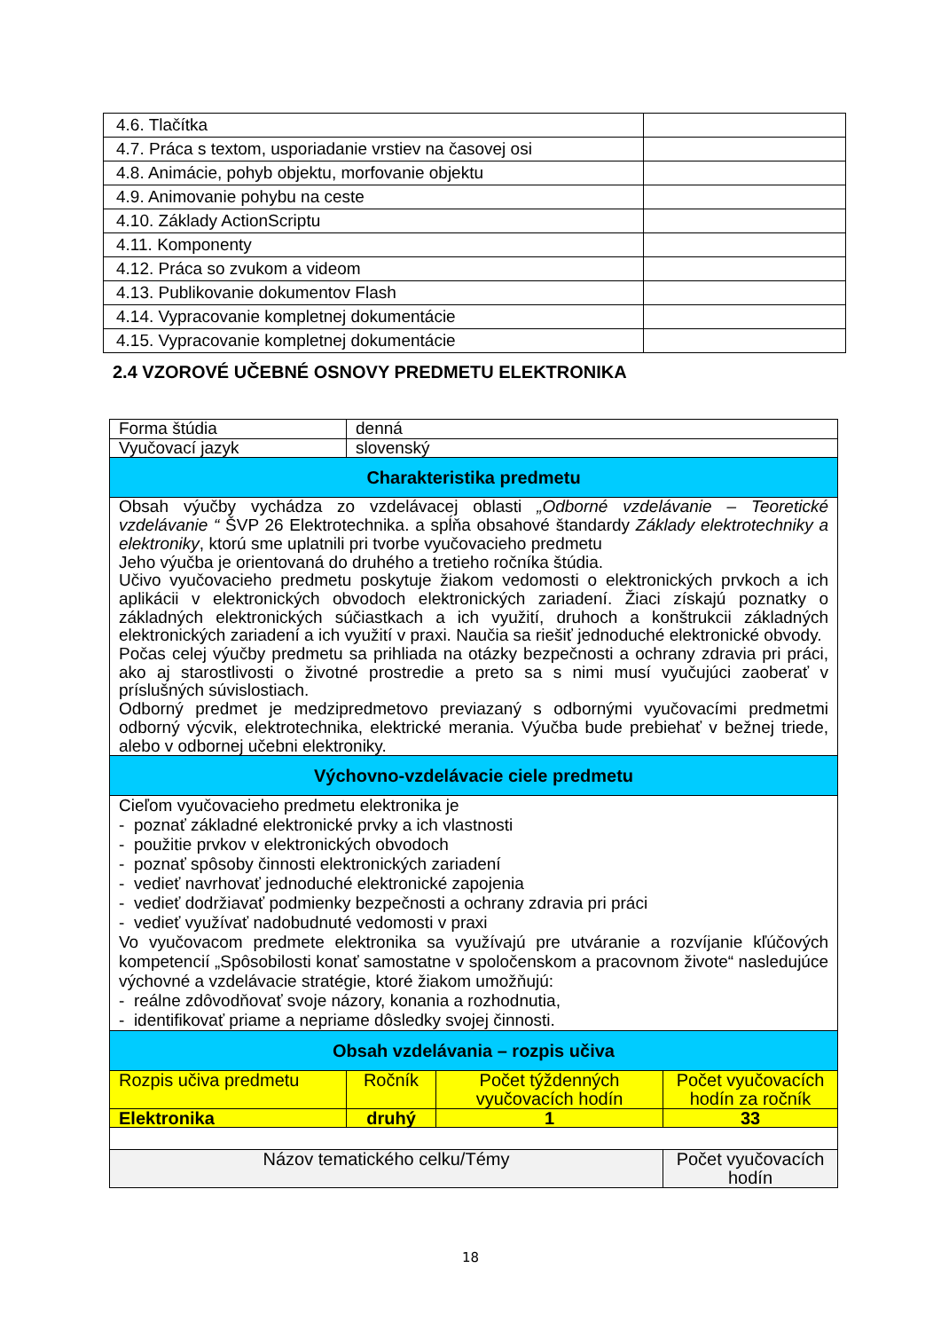| 4.6. Tlačítka | |
| 4.7. Práca s textom, usporiadanie vrstiev na časovej osi | |
| 4.8. Animácie, pohyb objektu, morfovanie objektu | |
| 4.9. Animovanie pohybu na ceste | |
| 4.10. Základy ActionScriptu | |
| 4.11. Komponenty | |
| 4.12. Práca so zvukom a videom | |
| 4.13. Publikovanie dokumentov Flash | |
| 4.14. Vypracovanie kompletnej dokumentácie | |
| 4.15. Vypracovanie kompletnej dokumentácie | |
2.4 VZOROVÉ UČEBNÉ OSNOVY PREDMETU ELEKTRONIKA
| Forma štúdia | denná | | |
| Vyučovací jazyk | slovenský | | |
| Charakteristika predmetu | | | |
| Obsah výučby vychádza zo vzdelávacej oblasti „Odborné vzdelávanie – Teoretické vzdelávanie “ ŠVP 26 Elektrotechnika. a spĺňa obsahové štandardy Základy elektrotechniky a elektroniky , ktorú sme uplatnili pri tvorbe vyučovacieho predmetu Jeho výučba je orientovaná do druhého a tretieho ročníka štúdia. Učivo vyučovacieho predmetu poskytuje žiakom vedomosti o elektronických prvkoch a ich aplikácii v elektronických obvodoch elektronických zariadení. Žiaci získajú poznatky o základných elektronických súčiastkach a ich využití, druhoch a konštrukcii základných elektronických zariadení a ich využití v praxi. Naučia sa riešiť jednoduché elektronické obvody. Počas celej výučby predmetu sa prihliada na otázky bezpečnosti a ochrany zdravia pri práci, ako aj starostlivosti o životné prostredie a preto sa s nimi musí vyučujúci zaoberať v príslušných súvislostiach. Odborný predmet je medzipredmetovo previazaný s odbornými vyučovacími predmetmi odborný výcvik, elektrotechnika, elektrické merania. Výučba bude prebiehať v bežnej triede, alebo v odbornej učebni elektroniky. | | | |
| Výchovno-vzdelávacie ciele predmetu | | | |
| Cieľom vyučovacieho predmetu elektronika je - poznať základné elektronické prvky a ich vlastnosti - použitie prvkov v elektronických obvodoch - poznať spôsoby činnosti elektronických zariadení - vedieť navrhovať jednoduché elektronické zapojenia - vedieť dodržiavať podmienky bezpečnosti a ochrany zdravia pri práci - vedieť využívať nadobudnuté vedomosti v praxi Vo vyučovacom predmete elektronika sa využívajú pre utváranie a rozvíjanie kľúčových kompetencií „Spôsobilosti konať samostatne v spoločenskom a pracovnom živote“ nasledujúce výchovné a vzdelávacie stratégie, ktoré žiakom umožňujú: - reálne zdôvodňovať svoje názory, konania a rozhodnutia, - identifikovať priame a nepriame dôsledky svojej činnosti. | | | |
| Obsah vzdelávania – rozpis učiva | | | |
| Rozpis učiva predmetu | Ročník | Počet týždenných vyučovacích hodín | Počet vyučovacích hodín za ročník |
| Elektronika | druhý | 1 | 33 |
| Názov tematického celku/Témy | | | Počet vyučovacích hodín |
18